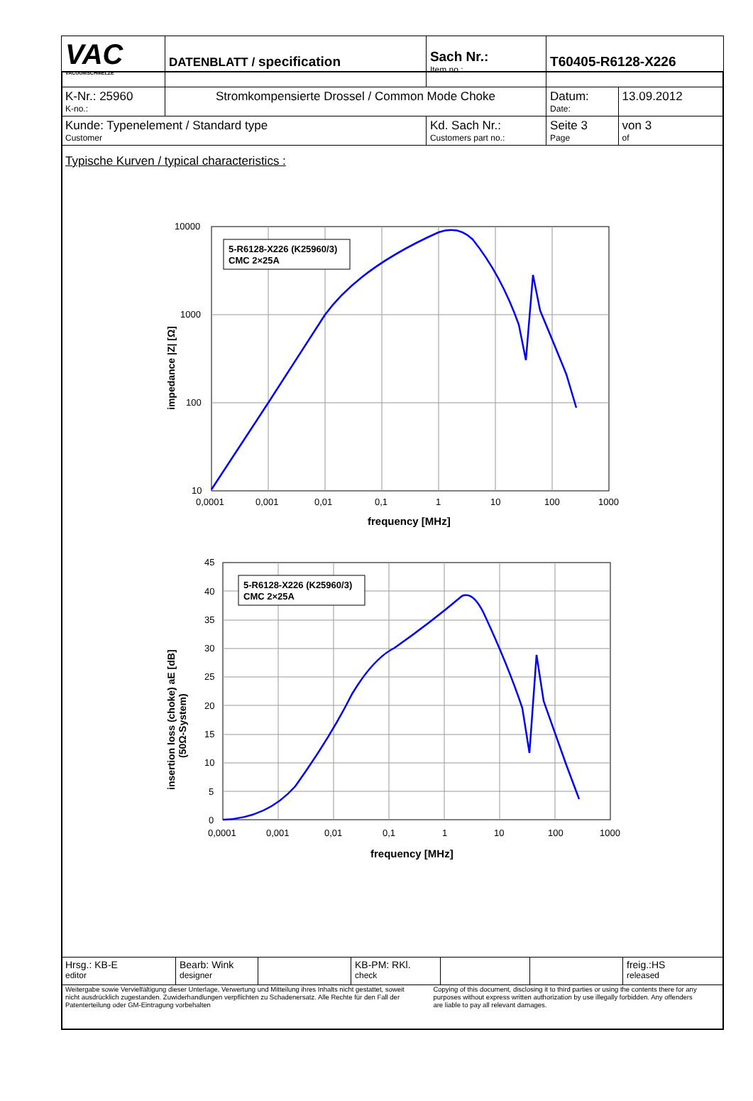| VAC VACUUMSCHMELZE | DATENBLATT / specification | | Sach Nr.: Item no.: | T60405-R6128-X226 | |
| K-Nr.: 25960 K-no.: | Stromkompensierte Drossel / Common Mode Choke | | | Datum: Date: | 13.09.2012 |
| Kunde: Typenelement / Standard type Customer | | Kd. Sach Nr.: Customers part no.: | | Seite 3 Page | von 3 of |
Typische Kurven / typical characteristics :
5-R6128-X226 (K25960/3)
CMC 2×25A
5-R6128-X226 (K25960/3)
CMC 2×25A
frequency [MHz]
frequency [MHz]
impedance |Z| [Ω]
insertion loss (choke) aE [dB]
(50Ω-System)
10000
1000
100
10
0,0001
0,001
0,01
0,1
1
10
100
1000
45
40
35
30
25
20
15
10
5
0
0,0001
0,001
0,01
0,1
1
10
100
1000
| Hrsg.: KB-E editor | Bearb: Wink designer | | KB-PM: RKl. check | | | freig.:HS released |
Weitergabe sowie Vervielfältigung dieser Unterlage, Verwertung und Mitteilung ihres Inhalts nicht gestattet, soweit nicht ausdrücklich zugestanden. Zuwiderhandlungen verpflichten zu Schadenersatz. Alle Rechte für den Fall der Patenterteilung oder GM-Eintragung vorbehalten
Copying of this document, disclosing it to third parties or using the contents there for any purposes without express written authorization by use illegally forbidden. Any offenders are liable to pay all relevant damages.